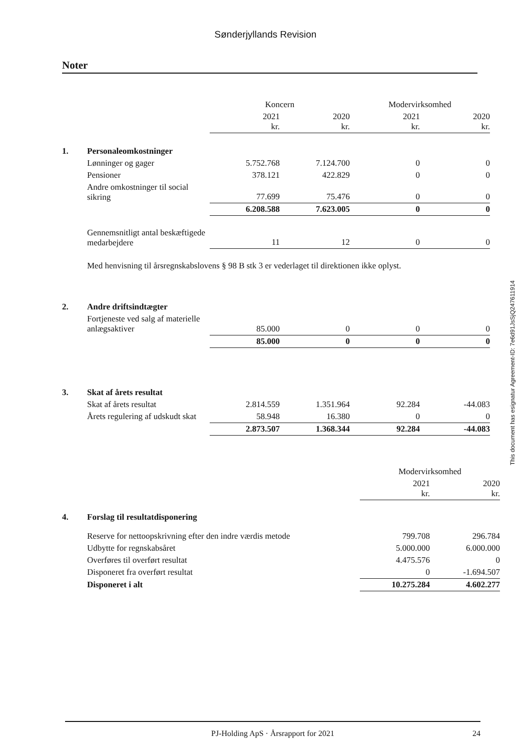Sønderjyllands Revision
Noter
| | | Koncern | | Modervirksomhed | |
| | | 2021 kr. | 2020 kr. | 2021 kr. | 2020 kr. |
| 1. | Personaleomkostninger | | | | |
| | Lønninger og gager | 5.752.768 | 7.124.700 | 0 | 0 |
| | Pensioner | 378.121 | 422.829 | 0 | 0 |
| | Andre omkostninger til social sikring | 77.699 | 75.476 | 0 | 0 |
| | | 6.208.588 | 7.623.005 | 0 | 0 |
| | Gennemsnitligt antal beskæftigede medarbejdere | 11 | 12 | 0 | 0 |
| | Med henvisning til årsregnskabslovens § 98 B stk 3 er vederlaget til direktionen ikke oplyst. | | | | |
| 2. | Andre driftsindtægter | | | | |
| | Fortjeneste ved salg af materielle anlægsaktiver | 85.000 | 0 | 0 | 0 |
| | | 85.000 | 0 | 0 | 0 |
| 3. | Skat af årets resultat | | | | |
| | Skat af årets resultat | 2.814.559 | 1.351.964 | 92.284 | -44.083 |
| | Årets regulering af udskudt skat | 58.948 | 16.380 | 0 | 0 |
| | | 2.873.507 | 1.368.344 | 92.284 | -44.083 |
| | | Modervirksomhed | |
| | | 2021 kr. | 2020 kr. |
| 4. | Forslag til resultatdisponering | | |
| | Reserve for nettoopskrivning efter den indre værdis metode | 799.708 | 296.784 |
| | Udbytte for regnskabsåret | 5.000.000 | 6.000.000 |
| | Overføres til overført resultat | 4.475.576 | 0 |
| | Disponeret fra overført resultat | 0 | -1.694.507 |
| | Disponeret i alt | 10.275.284 | 4.602.277 |
This document has esignatur Agreement-ID: 7e6d91JsSjQ247611914
PJ-Holding ApS · Årsrapport for 2021 24